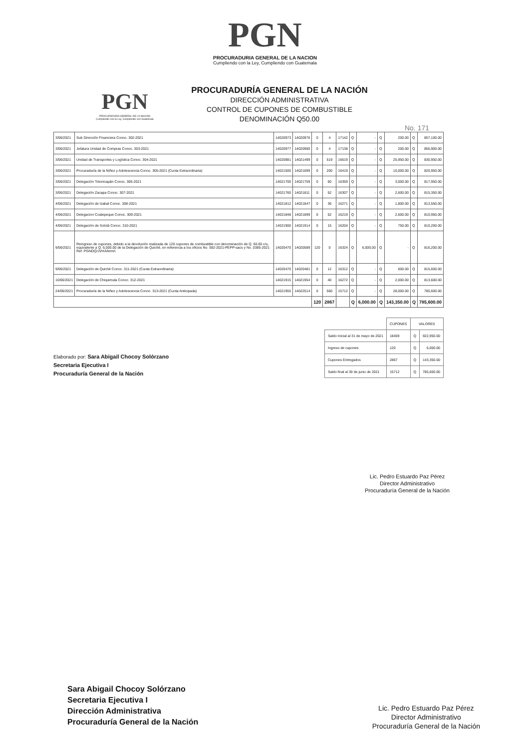PGN
PROCURADURIA GENERAL DE LA NACION
Cumpliendo con la Ley, Cumpliendo con Guatemala
PGN
PROCURADURIA GENERAL DE LA NACION
Cumpliendo con la Ley, Cumpliendo con Guatemala
PROCURADURÍA GENERAL DE LA NACIÓN
DIRECCIÓN ADMINISTRATIVA
CONTROL DE CUPONES DE COMBUSTIBLE
DENOMINACIÓN Q50.00
No. 171
| 3/06/2021 | Sub Dirección Financiera Conoc. 302-2021 | 14020973 | 14020976 | 0 | 4 | 17142 | Q | - | Q | 200.00 | Q | 857,100.00 |
| 3/06/2021 | Jefatura Unidad de Compras Conoc. 303-2021 | 14020977 | 14020980 | 0 | 4 | 17138 | Q | - | Q | 200.00 | Q | 856,900.00 |
| 3/06/2021 | Unidad de Transportes y Logística Conoc. 304-2021 | 14020981 | 14021499 | 0 | 519 | 16619 | Q | - | Q | 25,950.00 | Q | 830,950.00 |
| 3/06/2021 | Procuraduría de la Niñez y Adolescencia Conoc. 305-2021 (Cuota Extraordinaria) | 14021500 | 14021699 | 0 | 200 | 16419 | Q | - | Q | 10,000.00 | Q | 820,950.00 |
| 3/06/2021 | Delegación Totonicapán Conoc. 306-2021 | 14021700 | 14021759 | 0 | 60 | 16359 | Q | - | Q | 3,000.00 | Q | 817,950.00 |
| 3/06/2021 | Delegación Zacapa Conoc. 307-2021 | 14021760 | 14021811 | 0 | 52 | 16307 | Q | - | Q | 2,600.00 | Q | 815,350.00 |
| 4/06/2021 | Delegación de Izabal Conoc. 308-2021 | 14021812 | 14021847 | 0 | 36 | 16271 | Q | - | Q | 1,800.00 | Q | 813,550.00 |
| 4/06/2021 | Delegacion Coatepeque Conoc. 309-2021 | 14021848 | 14021899 | 0 | 52 | 16219 | Q | - | Q | 2,600.00 | Q | 810,950.00 |
| 4/06/2021 | Delegación de Sololá Conoc. 310-2021 | 14021900 | 14021914 | 0 | 15 | 16204 | Q | - | Q | 750.00 | Q | 810,200.00 |
| 9/06/2021 | Reingreso de cupones, debido a la devolución realizada de 120 cupones de combustible con denominación de Q. 50.00 c/u, equivalente a Q. 6,000.00 de la Delegación de Quiché, en referencia a los oficios No. 592-2021-PEPP-sacs y No. 0385-2021 Ref. PGNDQ/JVHA/krmrl. | 14020470 | 14020589 | 120 | 0 | 16324 | Q | 6,000.00 | Q | - | Q | 816,200.00 |
| 9/06/2021 | Delegación de Quiché Conoc. 311-2021 (Cuota Extraordinaria) | 14020470 | 14020481 | 0 | 12 | 16312 | Q | - | Q | 600.00 | Q | 815,600.00 |
| 10/06/2021 | Delegación de Chiquimula Conoc. 312-2021 | 14021915 | 14021954 | 0 | 40 | 16272 | Q | - | Q | 2,000.00 | Q | 813,600.00 |
| 24/06/2021 | Procuraduría de la Niñez y Adolescencia Conoc. 313-2021 (Cuota Anticipada) | 14021955 | 14022514 | 0 | 560 | 15712 | Q | - | Q | 28,000.00 | Q | 785,600.00 |
| | | | | 120 | 2867 | | Q | 6,000.00 | Q | 143,350.00 | Q | 785,600.00 |
Elaborado por: Sara Abigail Chocoy Solórzano
Secretaria Ejecutiva I
Procuraduría General de la Nación
| | CUPONES | VALORES | |
| --- | --- | --- | --- |
| Saldo Inicial al 31 de mayo de 2021 | 18459 | Q | 922,950.00 |
| Ingreso de cupones | 120 | Q | 6,000.00 |
| Cupones Entregados | 2867 | Q | 143,350.00 |
| Saldo final al 30 de junio de 2021 | 15712 | Q | 785,600.00 |
Lic. Pedro Estuardo Paz Pérez
Director Administrativo
Procuraduría General de la Nación
Sara Abigail Chocoy Solórzano
Secretaria Ejecutiva I
Dirección Administrativa
Procuraduría General de la Nación
Lic. Pedro Estuardo Paz Pérez
Director Administrativo
Procuraduría General de la Nación